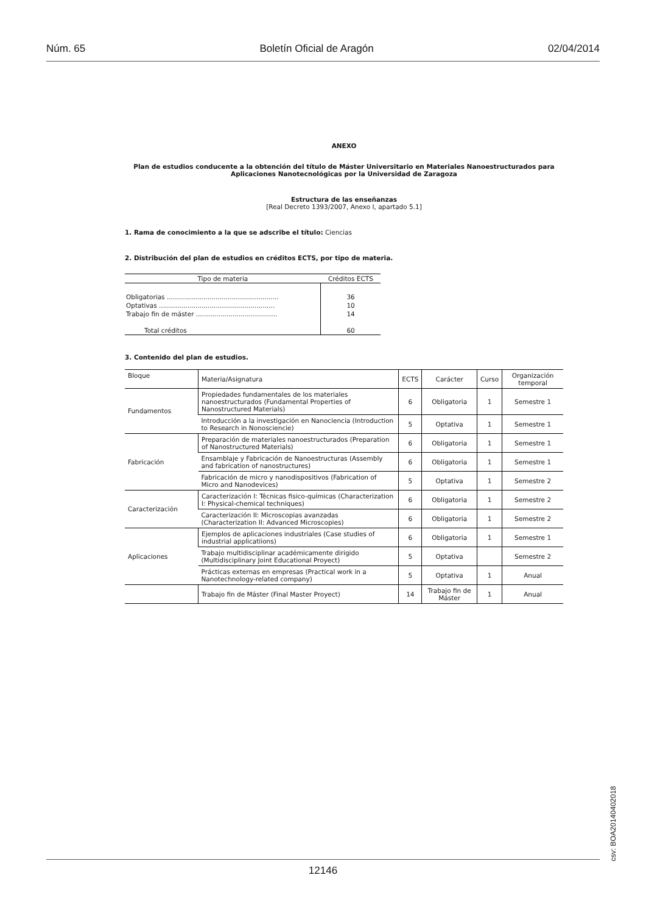Núm. 65 Boletín Oficial de Aragón 02/04/2014
ANEXO
Plan de estudios conducente a la obtención del título de Máster Universitario en Materiales Nanoestructurados para Aplicaciones Nanotecnológicas por la Universidad de Zaragoza
Estructura de las enseñanzas
[Real Decreto 1393/2007, Anexo I, apartado 5.1]
1. Rama de conocimiento a la que se adscribe el título: Ciencias
2. Distribución del plan de estudios en créditos ECTS, por tipo de materia.
| Tipo de materia | Créditos ECTS |
| Obligatorias ....................................................... | 36 |
| Optativas ......................................................... | 10 |
| Trabajo fin de máster ........................................ | 14 |
| Total créditos | 60 |
3. Contenido del plan de estudios.
| Bloque | Materia/Asignatura | ECTS | Carácter | Curso | Organización temporal |
| --- | --- | --- | --- | --- | --- |
| Fundamentos | Propiedades fundamentales de los materiales nanoestructurados (Fundamental Properties of Nanostructured Materials) | 6 | Obligatoria | 1 | Semestre 1 |
| | Introducción a la investigación en Nanociencia (Introduction to Research in Nonosciencie) | 5 | Optativa | 1 | Semestre 1 |
| Fabricación | Preparación de materiales nanoestructurados (Preparation of Nanostructured Materials) | 6 | Obligatoria | 1 | Semestre 1 |
| | Ensamblaje y Fabricación de Nanoestructuras (Assembly and fabrication of nanostructures) | 6 | Obligatoria | 1 | Semestre 1 |
| | Fabricación de micro y nanodispositivos (Fabrication of Micro and Nanodevices) | 5 | Optativa | 1 | Semestre 2 |
| Caracterización | Caracterización I: Técnicas fisico-químicas (Characterization I: Physical-chemical techniques) | 6 | Obligatoria | 1 | Semestre 2 |
| | Caracterización II: Microscopias avanzadas (Characterization II: Advanced Microscopies) | 6 | Obligatoria | 1 | Semestre 2 |
| Aplicaciones | Ejemplos de aplicaciones industriales (Case studies of industrial applicatiions) | 6 | Obligatoria | 1 | Semestre 1 |
| | Trabajo multidisciplinar académicamente dirigido (Multidisciplinary Joint Educational Proyect) | 5 | Optativa | | Semestre 2 |
| | Prácticas externas en empresas (Practical work in a Nanotechnology-related company) | 5 | Optativa | 1 | Anual |
| | Trabajo fin de Máster (Final Master Proyect) | 14 | Trabajo fin de Máster | 1 | Anual |
csv: BOA20140402018
12146